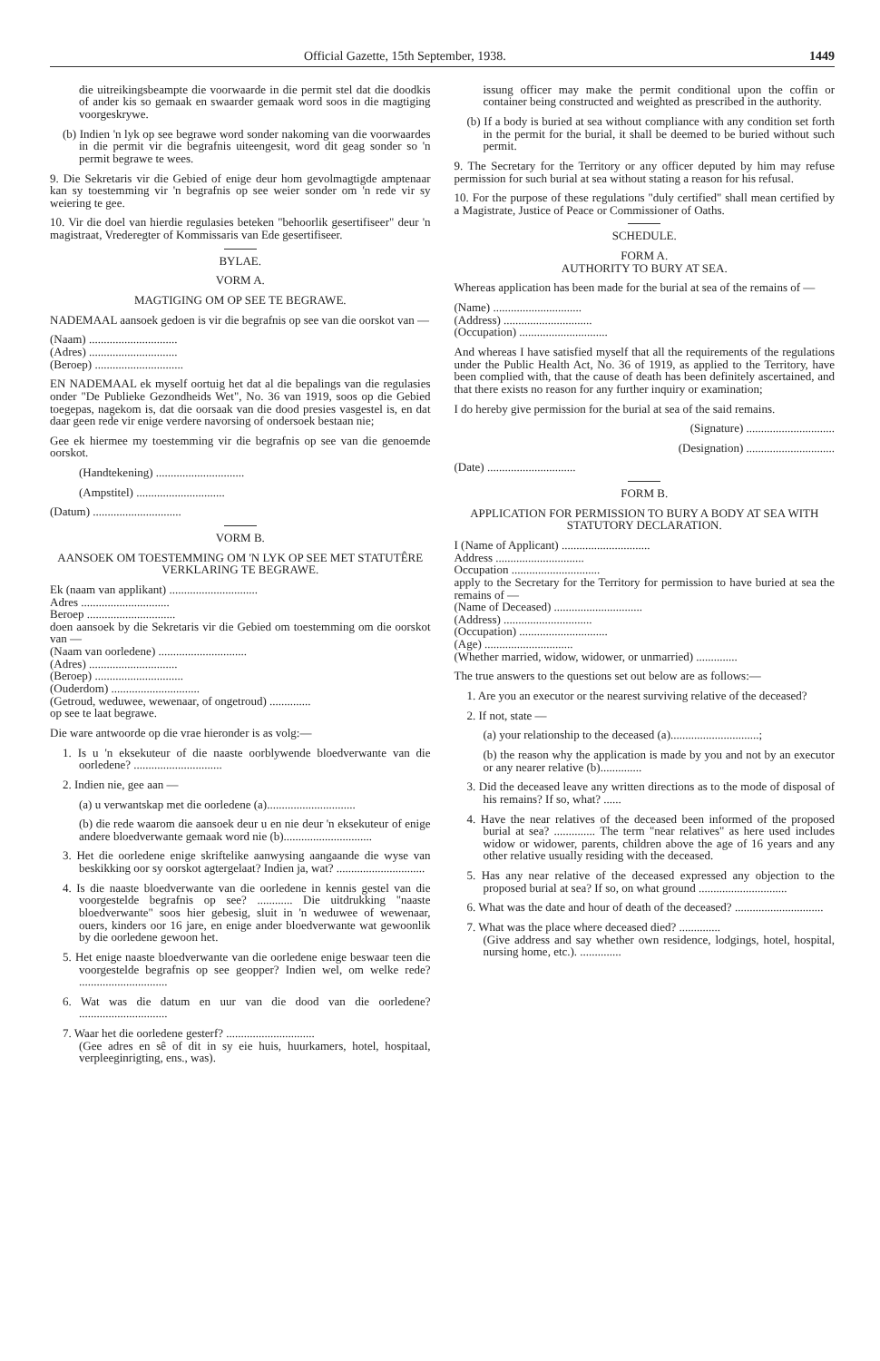Official Gazette, 15th September, 1938. 1449
die uitreikingsbeampte die voorwaarde in die permit stel dat die doodkis of ander kis so gemaak en swaarder gemaak word soos in die magtiging voorgeskrywe.
(b) Indien 'n lyk op see begrawe word sonder nakoming van die voorwaardes in die permit vir die begrafnis uiteengesit, word dit geag sonder so 'n permit begrawe te wees.
9. Die Sekretaris vir die Gebied of enige deur hom gevolmagtigde amptenaar kan sy toestemming vir 'n begrafnis op see weier sonder om 'n rede vir sy weiering te gee.
10. Vir die doel van hierdie regulasies beteken "behoorlik gesertifiseer" deur 'n magistraat, Vrederegter of Kommissaris van Ede gesertifiseer.
BYLAE.
VORM A.
MAGTIGING OM OP SEE TE BEGRAWE.
NADEMAAL aansoek gedoen is vir die begrafnis op see van die oorskot van —
(Naam) ..............................
(Adres) ..............................
(Beroep) ..............................
EN NADEMAAL ek myself oortuig het dat al die bepalings van die regulasies onder "De Publieke Gezondheids Wet", No. 36 van 1919, soos op die Gebied toegepas, nagekom is, dat die oorsaak van die dood presies vasgestel is, en dat daar geen rede vir enige verdere navorsing of ondersoek bestaan nie;
Gee ek hiermee my toestemming vir die begrafnis op see van die genoemde oorskot.
(Handtekening) ..............................
(Ampstitel) ..............................
(Datum) ..............................
VORM B.
AANSOEK OM TOESTEMMING OM 'N LYK OP SEE MET STATUTÊRE VERKLARING TE BEGRAWE.
Ek (naam van applikant) ..............................
Adres ..............................
Beroep ..............................
doen aansoek by die Sekretaris vir die Gebied om toestemming om die oorskot van —
(Naam van oorledene) ..............................
(Adres) ..............................
(Beroep) ..............................
(Ouderdom) ..............................
(Getroud, weduwee, wewenaar, of ongetroud) ..............
op see te laat begrawe.
Die ware antwoorde op die vrae hieronder is as volg:—
1. Is u 'n eksekuteur of die naaste oorblywende bloedverwante van die oorledene? ..............................
2. Indien nie, gee aan —
(a) u verwantskap met die oorledene (a)..............................
(b) die rede waarom die aansoek deur u en nie deur 'n eksekuteur of enige andere bloedverwante gemaak word nie (b)..............................
3. Het die oorledene enige skriftelike aanwysing aangaande die wyse van beskikking oor sy oorskot agtergelaat? Indien ja, wat? ..............................
4. Is die naaste bloedverwante van die oorledene in kennis gestel van die voorgestelde begrafnis op see? ............ Die uitdrukking "naaste bloedverwante" soos hier gebesig, sluit in 'n weduwee of wewenaar, ouers, kinders oor 16 jare, en enige ander bloedverwante wat gewoonlik by die oorledene gewoon het.
5. Het enige naaste bloedverwante van die oorledene enige beswaar teen die voorgestelde begrafnis op see geopper? Indien wel, om welke rede? ..............................
6. Wat was die datum en uur van die dood van die oorledene? ..............................
7. Waar het die oorledene gesterf? ..............................
(Gee adres en sê of dit in sy eie huis, huurkamers, hotel, hospitaal, verpleeginrigting, ens., was).
issung officer may make the permit conditional upon the coffin or container being constructed and weighted as prescribed in the authority.
(b) If a body is buried at sea without compliance with any condition set forth in the permit for the burial, it shall be deemed to be buried without such permit.
9. The Secretary for the Territory or any officer deputed by him may refuse permission for such burial at sea without stating a reason for his refusal.
10. For the purpose of these regulations "duly certified" shall mean certified by a Magistrate, Justice of Peace or Commissioner of Oaths.
SCHEDULE.
FORM A.
AUTHORITY TO BURY AT SEA.
Whereas application has been made for the burial at sea of the remains of —
(Name) ..............................
(Address) ..............................
(Occupation) ..............................
And whereas I have satisfied myself that all the requirements of the regulations under the Public Health Act, No. 36 of 1919, as applied to the Territory, have been complied with, that the cause of death has been definitely ascertained, and that there exists no reason for any further inquiry or examination;
I do hereby give permission for the burial at sea of the said remains.
(Signature) ..............................
(Designation) ..............................
(Date) ..............................
FORM B.
APPLICATION FOR PERMISSION TO BURY A BODY AT SEA WITH STATUTORY DECLARATION.
I (Name of Applicant) ..............................
Address ..............................
Occupation ..............................
apply to the Secretary for the Territory for permission to have buried at sea the remains of —
(Name of Deceased) ..............................
(Address) ..............................
(Occupation) ..............................
(Age) ..............................
(Whether married, widow, widower, or unmarried) ..............
The true answers to the questions set out below are as follows:—
1. Are you an executor or the nearest surviving relative of the deceased?
2. If not, state —
(a) your relationship to the deceased (a)..............................;
(b) the reason why the application is made by you and not by an executor or any nearer relative (b)..............
3. Did the deceased leave any written directions as to the mode of disposal of his remains? If so, what? ......
4. Have the near relatives of the deceased been informed of the proposed burial at sea? .............. The term "near relatives" as here used includes widow or widower, parents, children above the age of 16 years and any other relative usually residing with the deceased.
5. Has any near relative of the deceased expressed any objection to the proposed burial at sea? If so, on what ground ..............................
6. What was the date and hour of death of the deceased? ..............................
7. What was the place where deceased died? ..............
(Give address and say whether own residence, lodgings, hotel, hospital, nursing home, etc.). ..............